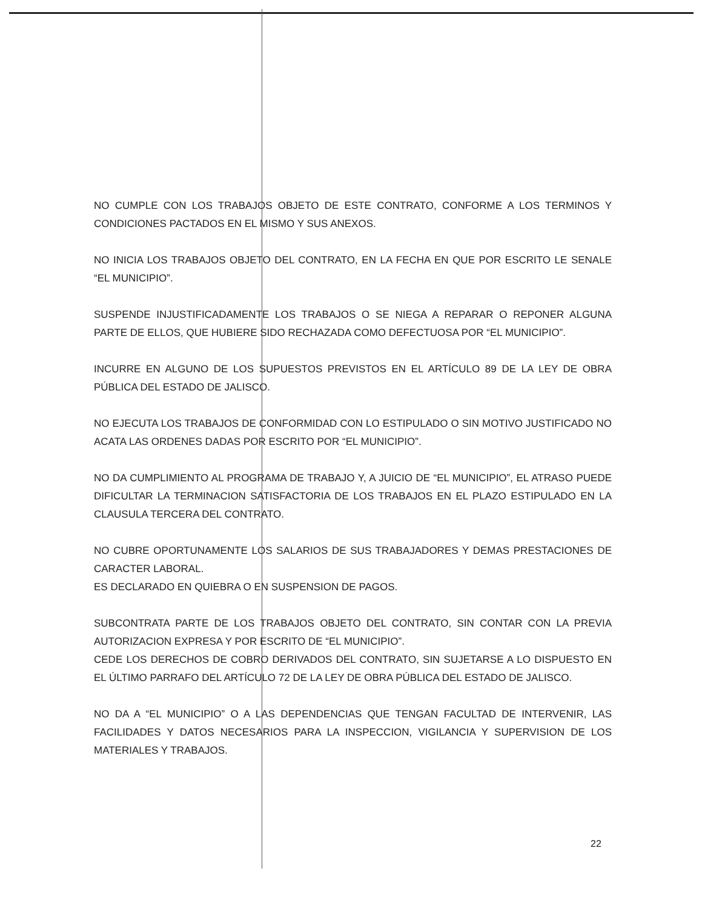NO CUMPLE CON LOS TRABAJOS OBJETO DE ESTE CONTRATO, CONFORME A LOS TERMINOS Y CONDICIONES PACTADOS EN EL MISMO Y SUS ANEXOS.
NO INICIA LOS TRABAJOS OBJETO DEL CONTRATO, EN LA FECHA EN QUE POR ESCRITO LE SENALE “EL MUNICIPIO”.
SUSPENDE INJUSTIFICADAMENTE LOS TRABAJOS O SE NIEGA A REPARAR O REPONER ALGUNA PARTE DE ELLOS, QUE HUBIERE SIDO RECHAZADA COMO DEFECTUOSA POR “EL MUNICIPIO”.
INCURRE EN ALGUNO DE LOS SUPUESTOS PREVISTOS EN EL ARTÍCULO 89 DE LA LEY DE OBRA PÚBLICA DEL ESTADO DE JALISCO.
NO EJECUTA LOS TRABAJOS DE CONFORMIDAD CON LO ESTIPULADO O SIN MOTIVO JUSTIFICADO NO ACATA LAS ORDENES DADAS POR ESCRITO POR “EL MUNICIPIO”.
NO DA CUMPLIMIENTO AL PROGRAMA DE TRABAJO Y, A JUICIO DE “EL MUNICIPIO”, EL ATRASO PUEDE DIFICULTAR LA TERMINACION SATISFACTORIA DE LOS TRABAJOS EN EL PLAZO ESTIPULADO EN LA CLAUSULA TERCERA DEL CONTRATO.
NO CUBRE OPORTUNAMENTE LOS SALARIOS DE SUS TRABAJADORES Y DEMAS PRESTACIONES DE CARACTER LABORAL.
ES DECLARADO EN QUIEBRA O EN SUSPENSION DE PAGOS.
SUBCONTRATA PARTE DE LOS TRABAJOS OBJETO DEL CONTRATO, SIN CONTAR CON LA PREVIA AUTORIZACION EXPRESA Y POR ESCRITO DE “EL MUNICIPIO”.
CEDE LOS DERECHOS DE COBRO DERIVADOS DEL CONTRATO, SIN SUJETARSE A LO DISPUESTO EN EL ÚLTIMO PARRAFO DEL ARTÍCULO 72 DE LA LEY DE OBRA PÚBLICA DEL ESTADO DE JALISCO.
NO DA A “EL MUNICIPIO” O A LAS DEPENDENCIAS QUE TENGAN FACULTAD DE INTERVENIR, LAS FACILIDADES Y DATOS NECESARIOS PARA LA INSPECCION, VIGILANCIA Y SUPERVISION DE LOS MATERIALES Y TRABAJOS.
22